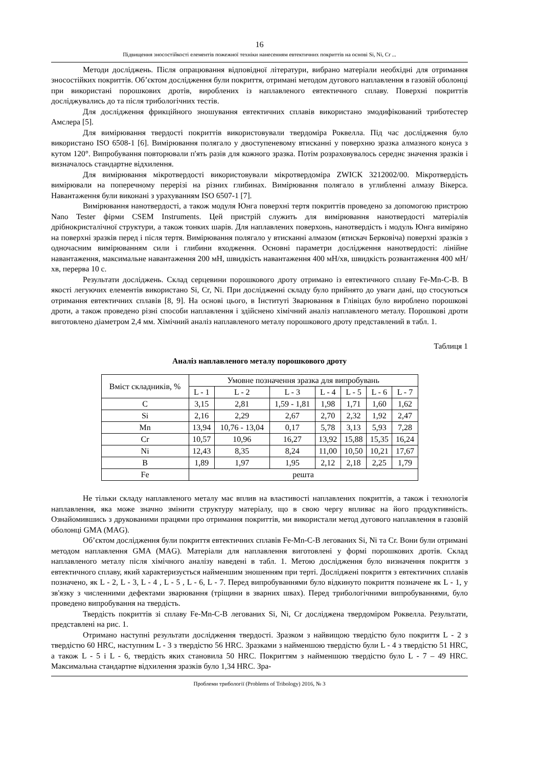16
Підвищення зносостійкості елементів пожежної техніки нанесенням евтектичних покриттів на основі Si, Ni, Cr ...
Методи досліджень. Після опрацювання відповідної літератури, вибрано матеріали необхідні для отримання зносостійких покриттів. Об’єктом дослідження були покриття, отримані методом дугового наплавлення в газовій оболонці при використані порошкових дротів, вироблених із наплавленого евтектичного сплаву. Поверхні покриттів досліджувались до та після трибологічних тестів.
Для дослідження фрикційного зношування евтектичних сплавів використано змодифікований триботестер Амслера [5].
Для вимірювання твердості покриттів використовували твердоміра Роквелла. Під час дослідження було використано ISO 6508-1 [6]. Вимірювання полягало у двоступеневому втисканні у поверхню зразка алмазного конуса з кутом 120°. Випробування повторювали п'ять разів для кожного зразка. Потім розраховувалось середнє значення зразків і визначалось стандартне відхилення.
Для вимірювання мікротвердості використовували мікротвердоміра ZWICK 3212002/00. Мікротвердість вимірювали на поперечному перерізі на різних глибинах. Вимірювання полягало в углибленні алмазу Вікерса. Навантаження були виконані з урахуванням ISO 6507-1 [7].
Вимірювання нанотвердості, а також модуля Юнга поверхні тертя покриттів проведено за допомогою пристрою Nano Tester фірми CSEM Instruments. Цей пристрій служить для вимірювання нанотвердості матеріалів дрібнокристалічної структури, а також тонких шарів. Для наплавлених поверхонь, нанотвердість і модуль Юнга виміряно на поверхні зразків перед і після тертя. Вимірювання полягало у втисканні алмазом (втискач Берковіча) поверхні зразків з одночасним вимірюванням сили і глибини входження. Основні параметри дослідження нанотвердості: лінійне навантаження, максимальне навантаження 200 мН, швидкість навантаження 400 мН/хв, швидкість розвантаження 400 мН/хв, перерва 10 с.
Результати досліджень. Склад серцевини порошкового дроту отримано із евтектичного сплаву Fe-Mn-C-B. В якості легуючих елементів використано Si, Cr, Ni. При дослідженні складу було прийнято до уваги дані, що стосуються отримання евтектичних сплавів [8, 9]. На основі цього, в Інституті Зварювання в Глівіцах було вироблено порошкові дроти, а також проведено різні способи наплавлення і здійснено хімічний аналіз наплавленого металу. Порошкові дроти виготовлено діаметром 2,4 мм. Хімічний аналіз наплавленого металу порошкового дроту представлений в табл. 1.
Таблиця 1
Аналіз наплавленого металу порошкового дроту
| Вміст складників, % | Умовне позначення зразка для випробувань | | | | | | |
| --- | --- | --- | --- | --- | --- | --- | --- |
| | L - 1 | L - 2 | L - 3 | L - 4 | L - 5 | L - 6 | L - 7 |
| C | 3,15 | 2,81 | 1,59 - 1,81 | 1,98 | 1,71 | 1,60 | 1,62 |
| Si | 2,16 | 2,29 | 2,67 | 2,70 | 2,32 | 1,92 | 2,47 |
| Mn | 13,94 | 10,76 - 13,04 | 0,17 | 5,78 | 3,13 | 5,93 | 7,28 |
| Cr | 10,57 | 10,96 | 16,27 | 13,92 | 15,88 | 15,35 | 16,24 |
| Ni | 12,43 | 8,35 | 8,24 | 11,00 | 10,50 | 10,21 | 17,67 |
| B | 1,89 | 1,97 | 1,95 | 2,12 | 2,18 | 2,25 | 1,79 |
| Fe | решта | | | | | | |
Не тільки складу наплавленого металу має вплив на властивості наплавлених покриттів, а також і технологія наплавлення, яка може значно змінити структуру матеріалу, що в свою чергу впливає на його продуктивність. Ознайомившись з друкованими працями про отримання покриттів, ми використали метод дугового наплавлення в газовій оболонці GMA (MAG).
Об’єктом дослідження були покриття евтектичних сплавів Fe-Mn-C-B легованих Si, Ni та Cr. Вони були отримані методом наплавлення GMA (MAG). Матеріали для наплавлення виготовлені у формі порошкових дротів. Склад наплавленого металу після хімічного аналізу наведені в табл. 1. Метою дослідження було визначення покриття з евтектичного сплаву, який характеризується найменшим зношенням при терті. Досліджені покриття з евтектичних сплавів позначено, як L - 2, L - 3, L - 4 , L - 5 , L - 6, L - 7. Перед випробуваннями було відкинуто покриття позначене як L - 1, у зв'язку з численними дефектами зварювання (тріщини в зварних швах). Перед трибологічними випробуваннями, було проведено випробування на твердість.
Твердість покриттів зі сплаву Fe-Mn-C-B легованих Si, Ni, Cr досліджена твердоміром Роквелла. Результати, представлені на рис. 1.
Отримано наступні результати дослідження твердості. Зразком з найвищою твердістю було покриття L - 2 з твердістю 60 HRC, наступним L - 3 з твердістю 56 HRC. Зразками з найменшою твердістю були L - 4 з твердістю 51 HRC, а також L - 5 і L - 6, твердість яких становила 50 HRC. Покриттям з найменшою твердістю було L - 7 – 49 HRC. Максимальна стандартне відхилення зразків було 1,34 HRC. Зра-
Проблеми трибології (Problems of Tribology) 2016, № 3